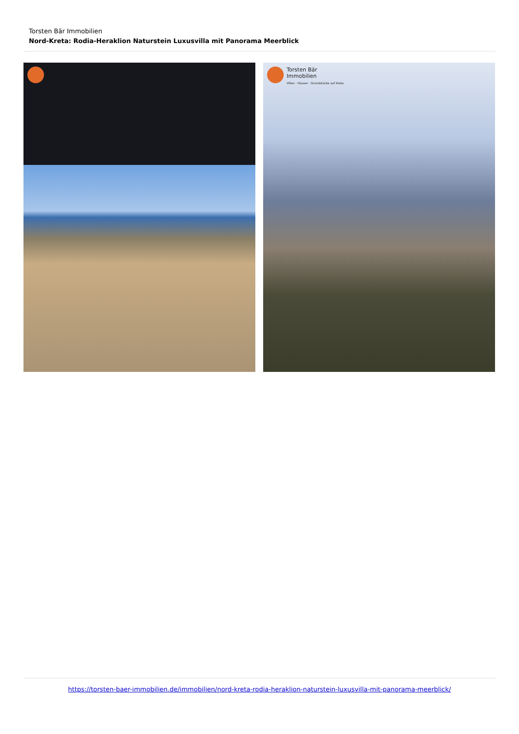Torsten Bär Immobilien
Nord-Kreta: Rodia-Heraklion Naturstein Luxusvilla mit Panorama Meerblick
Torsten Bär
Immobilien
Villen · Häuser · Grundstücke auf Kreta
https://torsten-baer-immobilien.de/immobilien/nord-kreta-rodia-heraklion-naturstein-luxusvilla-mit-panorama-meerblick/